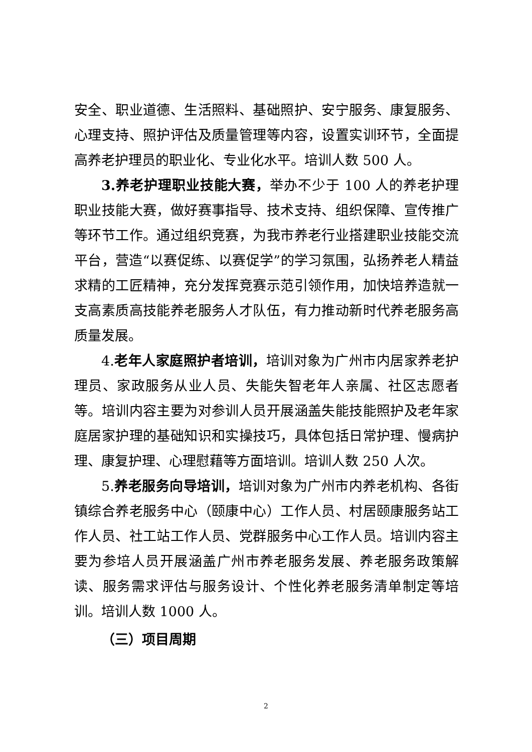安全、职业道德、生活照料、基础照护、安宁服务、康复服务、心理支持、照护评估及质量管理等内容，设置实训环节，全面提高养老护理员的职业化、专业化水平。培训人数 500 人。
3.养老护理职业技能大赛，举办不少于 100 人的养老护理职业技能大赛，做好赛事指导、技术支持、组织保障、宣传推广等环节工作。通过组织竞赛，为我市养老行业搭建职业技能交流平台，营造“以赛促练、以赛促学”的学习氛围，弘扬养老人精益求精的工匠精神，充分发挥竞赛示范引领作用，加快培养造就一支高素质高技能养老服务人才队伍，有力推动新时代养老服务高质量发展。
4.老年人家庭照护者培训，培训对象为广州市内居家养老护理员、家政服务从业人员、失能失智老年人亲属、社区志愿者等。培训内容主要为对参训人员开展涵盖失能技能照护及老年家庭居家护理的基础知识和实操技巧，具体包括日常护理、慢病护理、康复护理、心理慰藉等方面培训。培训人数 250 人次。
5.养老服务向导培训，培训对象为广州市内养老机构、各街镇综合养老服务中心（颐康中心）工作人员、村居颐康服务站工作人员、社工站工作人员、党群服务中心工作人员。培训内容主要为参培人员开展涵盖广州市养老服务发展、养老服务政策解读、服务需求评估与服务设计、个性化养老服务清单制定等培训。培训人数 1000 人。
（三）项目周期
2